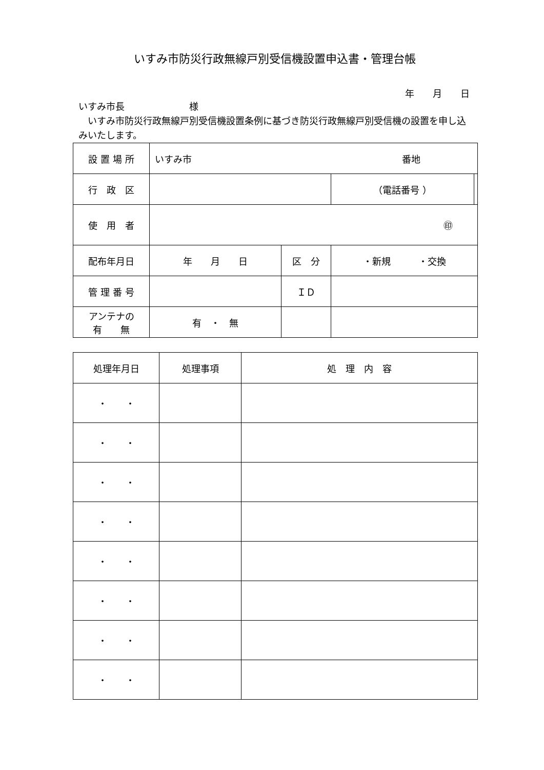いすみ市防災行政無線戸別受信機設置申込書・管理台帳
年　　月　　日
いすみ市長　　　　　　　様
　いすみ市防災行政無線戸別受信機設置条例に基づき防災行政無線戸別受信機の設置を申し込みいたします。
| 設 置 場 所 | いすみ市 番地 | | | |
| 行 政 区 | | | （電話番号 ） | |
| 使 用 者 | ㊞ | | | |
| 配布年月日 | 年 月 日 | 区 分 | ・新規 ・交換 | |
| 管 理 番 号 | | ＩＤ | | |
| アンテナの 有 無 | 有 ・ 無 | | | |
| 処理年月日 | 処理事項 | 処 理 内 容 |
| --- | --- | --- |
| ・ ・ | | |
| ・ ・ | | |
| ・ ・ | | |
| ・ ・ | | |
| ・ ・ | | |
| ・ ・ | | |
| ・ ・ | | |
| ・ ・ | | |